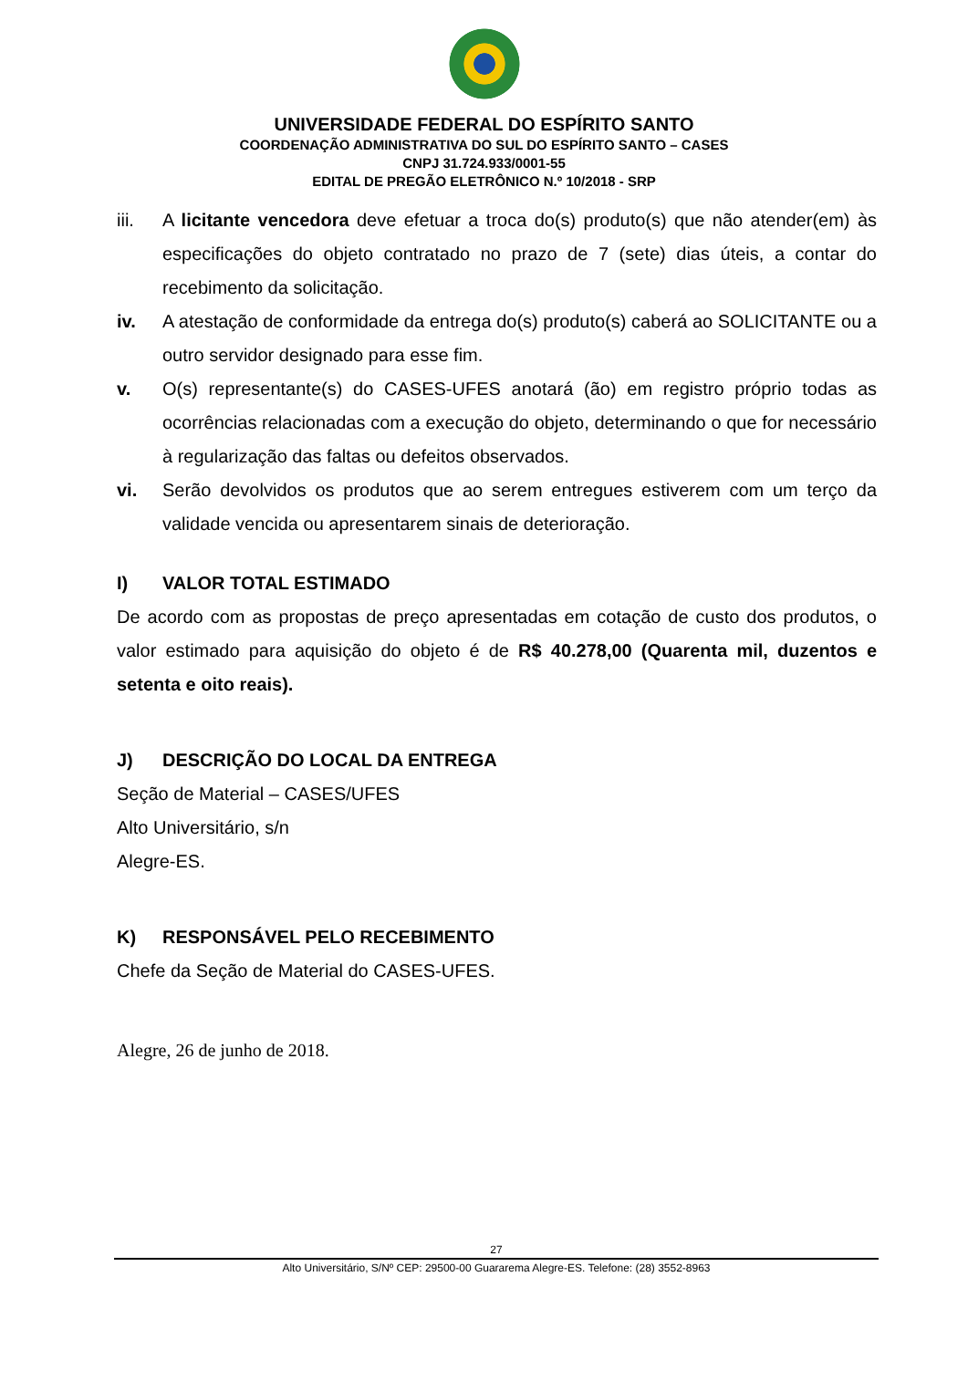UNIVERSIDADE FEDERAL DO ESPÍRITO SANTO
COORDENAÇÃO ADMINISTRATIVA DO SUL DO ESPÍRITO SANTO – CASES
CNPJ 31.724.933/0001-55
EDITAL DE PREGÃO ELETRÔNICO N.º 10/2018 - SRP
iii. A licitante vencedora deve efetuar a troca do(s) produto(s) que não atender(em) às especificações do objeto contratado no prazo de 7 (sete) dias úteis, a contar do recebimento da solicitação.
iv. A atestação de conformidade da entrega do(s) produto(s) caberá ao SOLICITANTE ou a outro servidor designado para esse fim.
v. O(s) representante(s) do CASES-UFES anotará (ão) em registro próprio todas as ocorrências relacionadas com a execução do objeto, determinando o que for necessário à regularização das faltas ou defeitos observados.
vi. Serão devolvidos os produtos que ao serem entregues estiverem com um terço da validade vencida ou apresentarem sinais de deterioração.
I) VALOR TOTAL ESTIMADO
De acordo com as propostas de preço apresentadas em cotação de custo dos produtos, o valor estimado para aquisição do objeto é de R$ 40.278,00 (Quarenta mil, duzentos e setenta e oito reais).
J) DESCRIÇÃO DO LOCAL DA ENTREGA
Seção de Material – CASES/UFES
Alto Universitário, s/n
Alegre-ES.
K) RESPONSÁVEL PELO RECEBIMENTO
Chefe da Seção de Material do CASES-UFES.
Alegre, 26 de junho de 2018.
27
Alto Universitário, S/Nº CEP: 29500-00 Guararema Alegre-ES. Telefone: (28) 3552-8963